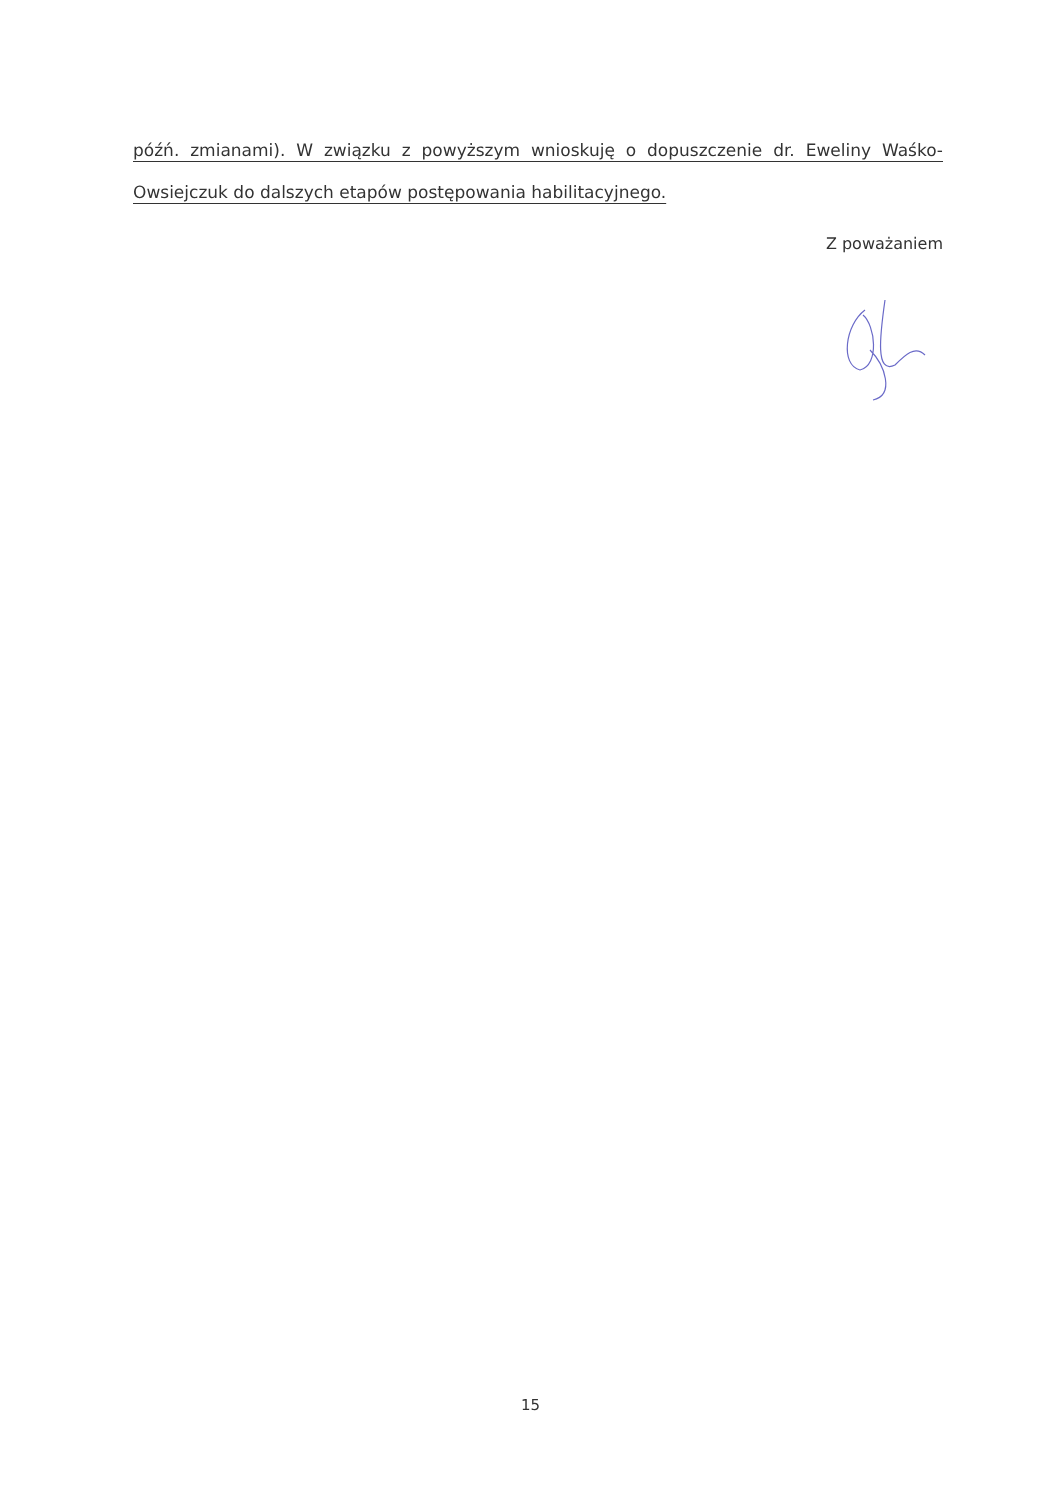późń. zmianami). W związku z powyższym wnioskuję o dopuszczenie dr. Eweliny Waśko-Owsiejczuk do dalszych etapów postępowania habilitacyjnego.
Z poważaniem
15